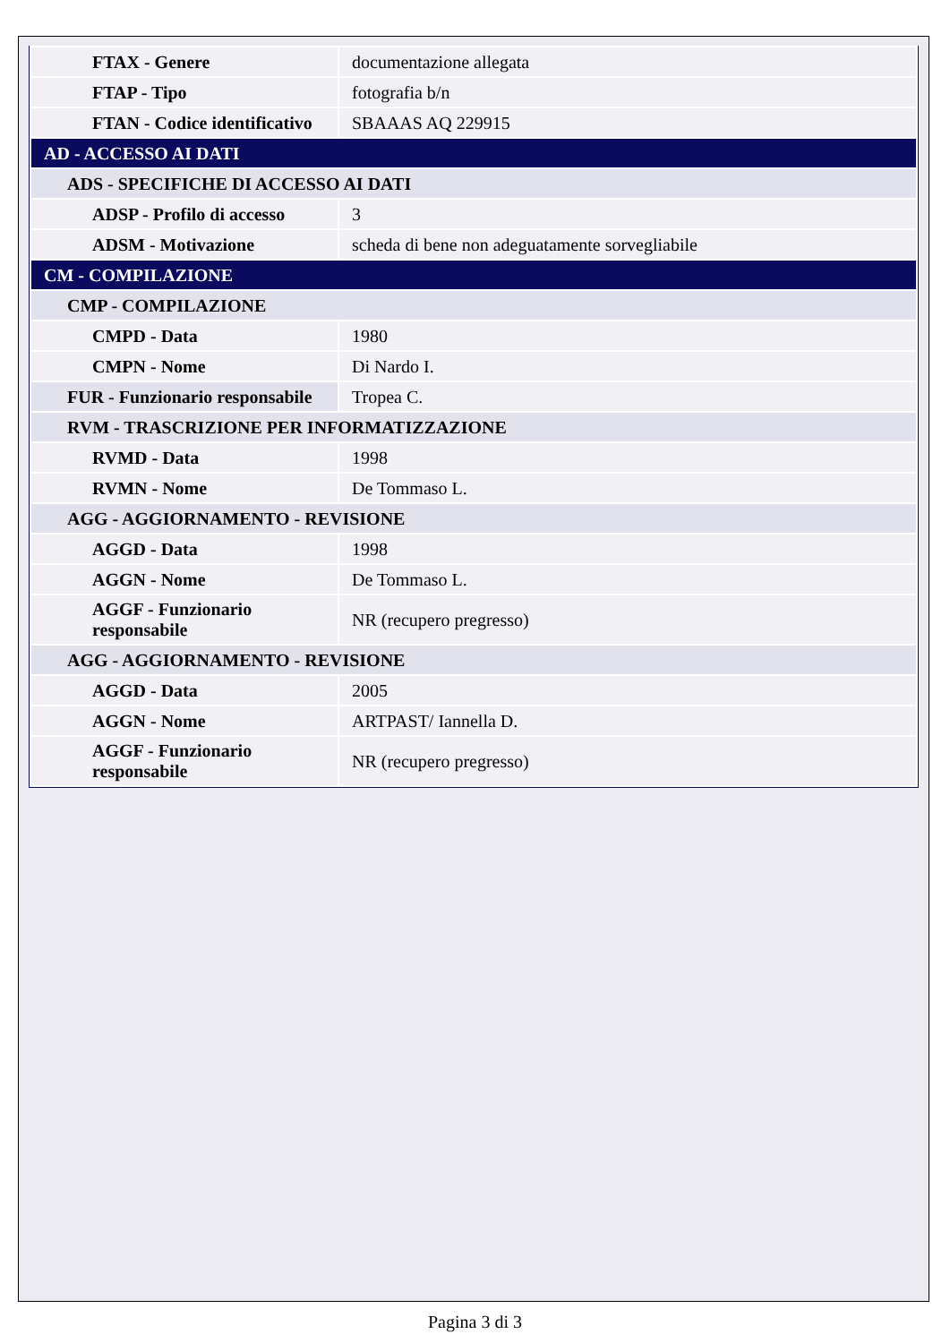| FTAX - Genere | documentazione allegata |
| FTAP - Tipo | fotografia b/n |
| FTAN - Codice identificativo | SBAAAS AQ 229915 |
| AD - ACCESSO AI DATI | |
| ADS - SPECIFICHE DI ACCESSO AI DATI | |
| ADSP - Profilo di accesso | 3 |
| ADSM - Motivazione | scheda di bene non adeguatamente sorvegliabile |
| CM - COMPILAZIONE | |
| CMP - COMPILAZIONE | |
| CMPD - Data | 1980 |
| CMPN - Nome | Di Nardo I. |
| FUR - Funzionario responsabile | Tropea C. |
| RVM - TRASCRIZIONE PER INFORMATIZZAZIONE | |
| RVMD - Data | 1998 |
| RVMN - Nome | De Tommaso L. |
| AGG - AGGIORNAMENTO - REVISIONE | |
| AGGD - Data | 1998 |
| AGGN - Nome | De Tommaso L. |
| AGGF - Funzionario responsabile | NR (recupero pregresso) |
| AGG - AGGIORNAMENTO - REVISIONE | |
| AGGD - Data | 2005 |
| AGGN - Nome | ARTPAST/ Iannella D. |
| AGGF - Funzionario responsabile | NR (recupero pregresso) |
Pagina 3 di 3